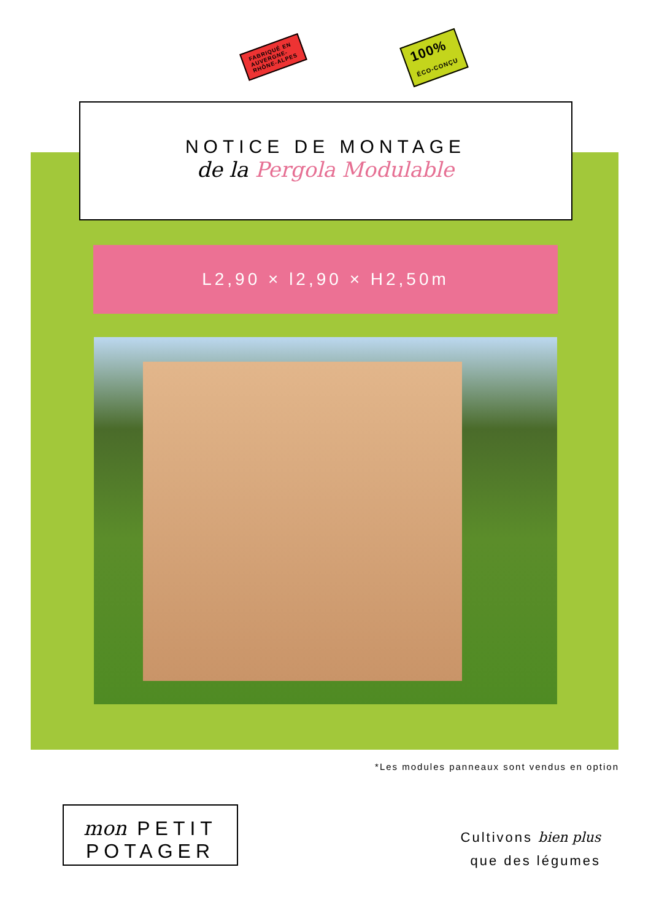FABRIQUÉ EN
AUVERGNE-
RHÔNE-ALPES
100%
ÉCO-CONÇU
NOTICE DE MONTAGE
de la Pergola Modulable
L2,90 × l2,90 × H2,50m
*Les modules panneaux sont vendus en option
mon PETIT
POTAGER
Cultivons bien plus
que des légumes